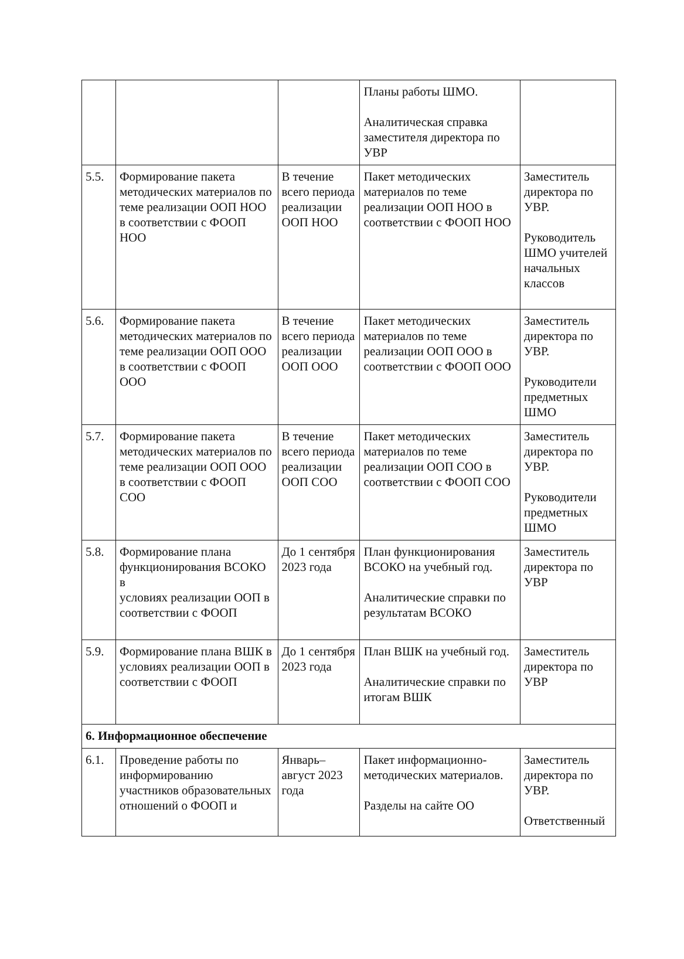| | | | Планы работы ШМО. Аналитическая справка заместителя директора по УВР | |
| 5.5. | Формирование пакета методических материалов по теме реализации ООП НОО в соответствии с ФООП НОО | В течение всего периода реализации ООП НОО | Пакет методических материалов по теме реализации ООП НОО в соответствии с ФООП НОО | Заместитель директора по УВР. Руководитель ШМО учителей начальных классов |
| 5.6. | Формирование пакета методических материалов по теме реализации ООП ООО в соответствии с ФООП ООО | В течение всего периода реализации ООП ООО | Пакет методических материалов по теме реализации ООП ООО в соответствии с ФООП ООО | Заместитель директора по УВР. Руководители предметных ШМО |
| 5.7. | Формирование пакета методических материалов по теме реализации ООП ООО в соответствии с ФООП СОО | В течение всего периода реализации ООП СОО | Пакет методических материалов по теме реализации ООП СОО в соответствии с ФООП СОО | Заместитель директора по УВР. Руководители предметных ШМО |
| 5.8. | Формирование плана функционирования ВСОКО в условиях реализации ООП в соответствии с ФООП | До 1 сентября 2023 года | План функционирования ВСОКО на учебный год. Аналитические справки по результатам ВСОКО | Заместитель директора по УВР |
| 5.9. | Формирование плана ВШК в условиях реализации ООП в соответствии с ФООП | До 1 сентября 2023 года | План ВШК на учебный год. Аналитические справки по итогам ВШК | Заместитель директора по УВР |
| 6. Информационное обеспечение | | | | |
| 6.1. | Проведение работы по информированию участников образовательных отношений о ФООП и | Январь–август 2023 года | Пакет информационно-методических материалов. Разделы на сайте ОО | Заместитель директора по УВР. Ответственный |